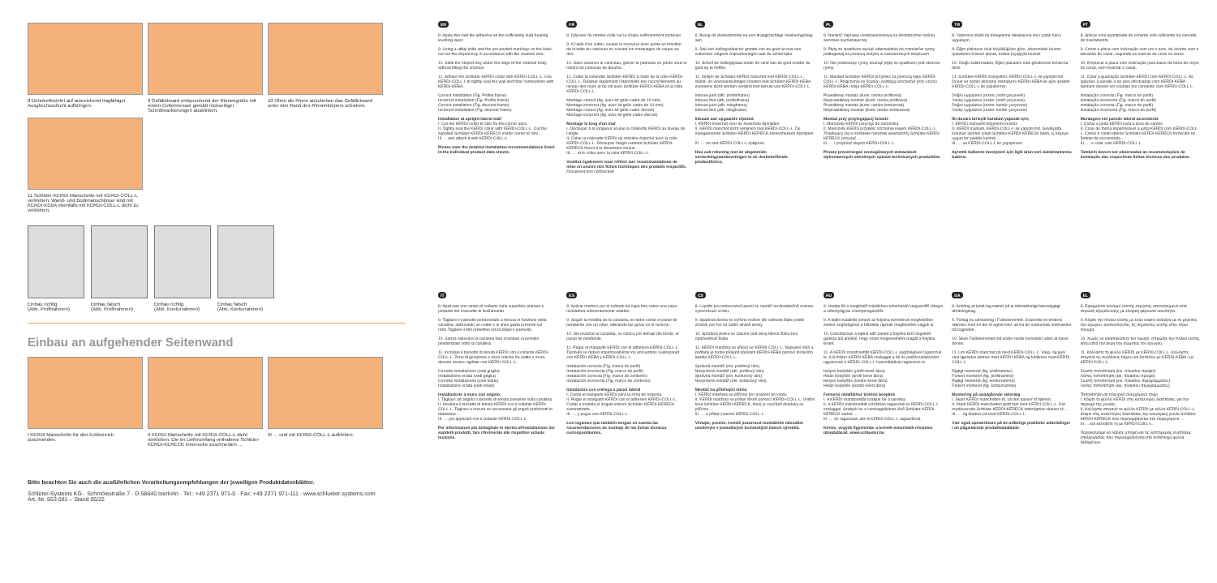8 Dünnbettmörtel auf ausreichend tragfähiger Ausgleichsschicht aufbringen.
9 Gefälleboard entsprechend der Rinnengröße mit einem Cuttermesser gemäß rückseitiger Schnittmarkierungen ausklinken.
10 Ohne die Rinne anzuheben das Gefälleboard unter den Rand des Rinnenkörpers schieben.
11 Schlüter-KERDI Manschette mit KERDI-COLL-L verkleben. Wand- und Bodenanschlüsse sind mit KERDI-KEBA ebenfalls mit KERDI-COLL-L dicht zu verkleben.
Einbau richtig
(Abb. Profilrahmen)
Einbau falsch
(Abb. Profilrahmen)
Einbau richtig
(Abb. Konturrahmen)
Einbau falsch
(Abb. Konturrahmen)
Einbau an aufgehender Seitenwand
I KERDI Manschette für den Eckbereich zuschneiden.
II KERDI Manschette mit KERDI-COLL-L dicht verkleben. Die im Lieferumfang enthaltene Schlüter-KERDI-KERECK Innenecke zuschneiden …
III … und mit KERDI-COLL-L aufkleben.
Bitte beachten Sie auch die ausführlichen Verarbeitungsempfehlungen der jeweiligen Produktdatenblätter.
Schlüter-Systems KG · Schmölestraße 7 · D-58640 Iserlohn · Tel.: +49 2371 971-0 · Fax: +49 2371 971-111 · www.schlueter-systems.com
Art.-Nr. 553 081 – Stand 05/22
EN
8. Apply thin-bed tile adhesive on the sufficiently load bearing levelling layer.
9. Using a utility knife and the pre-printed markings on the back, cut out the sloped tray in accordance with the channel size.
10. Slide the sloped tray under the edge of the channel body without lifting the channel.
11. Adhere the Schlüter-KERDI collar with KERDI-COLL-L. Use KERDI-COLL-L to tightly seal the wall and floor connections with KERDI-KEBA.
Correct installation (Fig. Profile frame)
Incorrect installation (Fig. Profile frame)
Correct installation (Fig. discreet frame)
Incorrect installation (Fig. discreet frame)
Installation at upright lateral wall
I. Cut the KERDI collar to size for the corner area.
II. Tightly seal the KERDI collar with KERDI-COLL-L. Cut the supplied Schlüter-KERDI-KERECK inside corner to size…
III. …and attach it with KERDI-COLL-L.
Please note the detailed installation recommendations listed in the individual product data sheets.
FR
8. Déposer du mortier-colle sur la chape suffisamment porteuse.
9. A l'aide d'un cutter, couper le receveur avec pente en fonction de la taille du caniveau en suivant les marquages de coupe au dos.
10. Sans soulever le caniveau, glisser le panneau en pente sous le rebord du caniveau de douche.
11. Coller la collerette Schlüter-KERDI à l'aide de la colle KERDI-COLL-L. Réaliser également l'étanchéité des raccordements au niveau des murs et du sol avec Schlüter-KERDI-KEBA et la colle KERDI-COLL-L.
Montage correct (fig. avec kit grille-cadre de 10 mm)
Montage incorrect (fig. avec kit grille cadre de 10 mm)
Montage correct (fig. avec kit grille-cadre discret)
Montage incorrect (fig. avec kit grille-cadre discret)
Montage le long d'un mur
I. Découper à la longueur voulue la collerette KERDI au niveau de l'angle.
II. Coller la collerette KERDI de manière étanche avec la colle KERDI-COLL-L. Découper l'angle rentrant Schlüter-KERDI-KERECK fourni à la dimension voulue …
III. … et le coller avec la colle KERDI-COLL-L.
Veuillez également vous référer aux recommandations de mise en oeuvre des fiches techniques des produits respectifs. Document non contractuel
NL
8. Breng de dunbedmortel op een draagkrachtige nivelleringslaag aan.
9. Snij een hellingsplaat ter grootte van de goot uit met een cuttermes volgens snijmarkeringen aan de achterzijde.
10. Schuif de hellingsplaat onder de rand van de goot zonder de goot op te heffen.
11. Verlijm de Schlüter-KERDI-manchet met KERDI-COLL-L. Wand- en vloeraansluitingen moeten met Schlüter-KERDI-KEBA eveneens dicht worden verlijmd met behulp van KERDI-COLL-L.
Inbouw juist (afb. profielframe)
Inbouw fout (afb. profielframe)
Inbouw juist (afb. inlegframe)
Inbouw fout (afb. inlegframe)
Inbouw aan opgaande zijwand.
I. KERDI-manchet voor de hoekzone bijsnijden.
II. KERDI-manchet dicht verlijmen met KERDI-COLL-L. De meegeleverde Schlüter-KERDI-KERECK-binnenhoeken bijsnijden …
III. … en met KERDI-COLL-L opliijmen.
Hou ook rekening met de uitgebreide verwerkingsaanbevelingen in de desbetreffende productfiches.
PL
8. Nanieść zaprawę cienkowarstwową na dostatecznie nośnej warstwie wyrównawczej.
9. Płytę ze spadkiem wyciąć odpowiednio do rozmiarów rynny podłogowej za pomocą nożyka w zaznaczonych miejscach.
10. Nie podnosząc rynny wsunąć płytę ze spadkiem pod obrzeże rynny.
11. Mankiet Schlüter-KERDI przykleić za pomocą kleju KERDI-COLL-L. Połączenia ze ścianą i podłogą uszczelnić przy użyciu KERDI-KEBA i kleju KERDI-COLL-L.
Prawidłowy montaż (ilustr. ramka profilowa)
Nieprawidłowy montaż (ilustr. ramka profilowa)
Prawidłowy montaż (ilustr. ramka konturowa)
Nieprawidłowy montaż (ilustr. ramka konturowa)
Montaż przy przylegającej ścianie
I. Manszetę KERDI przyciąć do narożnika
II. Manszetę KERDI przykleić szczelnie klejem KERDI-COLL-L. Znajdujący się w zestawie narożnik wewnętrzny Schlüter-KERDI-KERECK przyciąć …
III. … i przykleić klejem KERDI-COLL-L.
Proszę przestrzegać szczegółowych wskazówek wykonawczych odnośnych opisów technicznych produktów.
TR
8. Yeterince stabil bir dengeleme tabakasına ince yatak harcı uygulayın.
9. Eğim plakasını oluk büyüklüğüne göre, arkasındaki kesme işaretlerini kılavuz alarak, maket bıçağıyla kesiniz.
10. Oluğu kaldırmadan; Eğim plakasını oluk gövdesinin kenarına itiniz.
11. Schlüter-KERDI manşetleri, KERDI-COLL-L ile yapıştırınız. Duvar ve zemin birleşme noktalarını KERDI-KEBA ile aynı şekilde KERDI-COLL-L ile yapıştırınız.
Doğru uygulama (resim: profil çerçevesi)
Yanlış uygulama (resim: profil çerçevesi)
Doğru uygulama (resim: kontür çerçevesi)
Yanlış uygulama (resim: kontür çerçevesi)
İki duvara birleşik kurulum yapmak için;
I. KERDI manşetin köşelerini kesiniz.
II. KERDI manşeti, KERDI-COLL-L ile yapıştırınız. Sevkiyatta kutunun içinden çıkan Schlüter-KERDI-KERECK bantı, iç köşeye uygun bir şekilde kesiniz …
III. … ve KERDI-COLL-L ile yapıştırınız.
Ayrıntılı kullanım tavsiyeleri için ilgili ürün veri dokümanlarına bakınız.
PT
8. Aplicar uma quantidade de cimento cola suficiente na camada de nivelamento.
9. Cortar a placa com inclinação com um x-acto, de acordo com o tamanho do canal, seguindo as marcas de corte no verso.
10. Empurrar a placa com inclinação para baixo da beira do corpo do canal, sem levantar o canal.
11. Colar a guarnição Schlüter-KERDI com KERDI-COLL-L. As ligações à parede e ao piso efectuadas com KERDI-KEBA também devem ser coladas por completo com KERDI-COLL-L.
instalação correcta (Fig. marco do perfil)
instalação incorrecta (Fig. marco do perfil)
instalação correcta (Fig. marco do perfil)
instalação incorrecta (Fig. marco do perfil)
Montagem em parede lateral ascendente
I. Cortar a junta KERDI para a área de cantos.
II. Colar de forma impermeável a junta KERDI com KERDI-COLL-L. Cortar o canto interior Schlüter-KERDI-KERECK fornecido no âmbito da encomenda …
III. … e colar com KERDI-COLL-L.
Também devem ser observadas as recomendações de instalação das respectivas fichas técnicas dos produtos.
IT
8. Applicare uno strato di collante sulla superficie planare e portante del massetto di livellamento.
9. Tagliare il pannello pendenziato a misura in funzione della canalina, utilizzando un cutter e le linee guida presenti sul retro.Togliere il film protettivo ed incollare il pannello.
10. Senza sollevare la canalina fare scivolare il pannello pendenziato sotto la canalina.
11. Incollare il tassetto di tenuta KERDI con il collante KERDI-COLL-L. Zone di giunzione e zone critiche tra piatto e muro, devono essere sigillate con KERDI-COLL-L.
Corretta installazione (vedi griglia)
Installazione errata (vedi griglia)
Corretta installazione (vedi telaio)
Installazione errata (vedi telaio)
Installazione a muro con angolo.
I. Tagliare ad angolo il tassello di tenuta presente sulla canalina.
II. Incollare il tassetto di tenuta KERDI con il collante KERDI-COLL-L. Tagliare a misura se necessario gli angoli preformati in dotazione…
III. … poi applicarli con il collante KERDI-COLL-L.
Per informazioni più dettagliate in merito all'installazione dei suddetti prodotti, fare riferimento alle rispettive schede tecniche.
ES
8. Aplicar mortero por el método de capa fina sobre una capa niveladora suficientemente estable.
9. Según la medida de la canaleta, se debe cortar el panel de pendiente con un cúter, utilizando las guías en el reverso.
10. Sin levantar la canaleta, se coloca por debajo del borde, el panel de pendiente.
11. Pegar el manguito KERDI con el adhesivo KERDI-COLL-L. También se deben impermeabilizar los encuentros suelo/pared con KERDI-KEBA y KERDI-COLL-L.
Instalación correcta (Fig. marco de perfil)
Instalación incorrecta (Fig. marco de perfil)
Instalación correcta (Fig. marco de contorno)
Instalación incorrecta (Fig. marco de contorno)
Instalación con entrega a pared lateral
I. Cortar el manguito KERDI para la zona de esquina.
II. Pegar el manguito KERDI con el adhesivo KERDI-COLL-L. Cortar a medida el ángulo interior Schlüter-KERDI-KERECK suministrado …
III. … y pegar con KERDI-COLL-L.
Les rogamos que también tengan en cuenta las recomendaciones de montaje de las fichas técnicas correspondientes.
CS
8. Lepidlo pro tenkovrstvé lepení se nanáší na dostatečně nosnou vyrovnávací vrstvu.
9. Spádová deska se vyřízne nožem dle velikosti žlabu podle značek pro řez na zadní straně desky.
10. Spádová deska se zasune pod okraj tělesa žlabu bez nadzvednutí žlabu.
11. KERDI manžeta se přilepí se KERDI-COLL-L. Napojení stěn a podlahy je nutné přelepit páskami KERDI-KEBA pomocí těsnicího lepidla KERDI-COLL-L.
Správná montáž (obr. profilový rám)
Nesprávná montáž (obr. profilový rám)
Správná montáž (obr. konturový rám)
Nesprávná montáž (obr. konturový rám)
Montáž na přiléhající stěnu
I. KERDI manžeta se přiřízne pro osazení do koutu.
II. KERDI manžeta se přilepí těsně pomocí KERDI-COLL-L. Vnitřní kout Schlüter-KERDI-KERECK, který je součástí dodávky se přiřízne …
III. … a přilepí pomocí KERDI-COLL-L.
Věnujte, prosím, rovněž pozornost montážním návodům uvedeným v jednotlivých technických listech výrobků.
HU
8. Hordja föl a megfelelő mértékben teherhordó kiegyenlítő rétegre a vékonyágyas csemperagasztót.
9. A lejtés-kialakító lemezt az folyóka méretének megfelelően snitzer segítségével a hátoldali rajznak megfelelően vágjuk ki.
10. Csúsztassuk a lejtést adó panelt a folyóka test szigetelő gallérja alá anélkül, hogy ezzel megemelnénk magát a folyóka testet.
11. A KERDI mandzsettát KERDI-COLL-L segítségével ragasszuk le. A Schlüter-KERDI-KEBA szalaggal a fal és padlócsatlakozást ugyancsak a KERDI-COLL-L használatával ragasszuk le.
Helyes beépítés (profil-keret ábra)
Hibás beépítés (profil-keret ábra)
Helyes beépítés (kontúr-keret ábra)
Hibás beépítés (kontúr-keret ábra)
Felmenő oldalfalhoz történő beépítés
I. A KERDI mandzsettát szabjuk be a sarokba.
II. A KERDI mandzsettát vízzáróan ragasszuk le KERDI-COLL-L szalaggal. Szabjuk be a csomagolásban lévő Schlüter-KERDI-KERECK sarkot …
III. … és ragasszuk azt rá KERDI-COLL-L ragasztóval.
Kérem, vegyék figyelembe a termék-ismertetők részletes útmutatásait. www.schlueter.hu
DA
8. Anbring et tyndt lag mørtel på et tilstrækkeligt bæredygtigt afretningslag.
9. Fortag nu udskæring i Faldelementet. Svarende til rendens størelse med en der til egnet kniv, ud fra de markerede snitmærker på bagsiden.
10. Skub Faldelementet ind under rende konsollen uden at hæve denne.
11. Lim KERDI manchet på med KERDI-COLL-L. Væg- og gulv skal ligeledes tætnes med KERDI-KEBA og fuldlimes med KERDI-COLL-L.
Rigtigt monteret (fig. profilramme)
Forkert monteret (fig. profilramme)
Rigtigt monteret (fig. konturramme)
Forkert monteret (fig. konturramme)
Montering på opadgående sidevæg
I. Skær KERDI manchetten til, så den passer til hjørnet.
II. Klæb KERDI manchetten godt fast med KERDI-COLL-L. Det medleverede Schlüter-KERDI-KERECK inderhjørne skæres til …
III. … og klæbes på med KERDI-COLL-L.
Vær også opmærksom på de udførlige praktiske anbefalinger i de pågældende produktdatablade.
EL
8. Εφαρμόστε κονίαμα λεπτής στρώσης αποτελούμενο από στρώση εξομάλυνσης με επαρκή φέρουσα ικανότητα.
9. Κόψτε την πλάκα κλίσης με έναν κόφτη ανάλογα με το μέγεθος του αγωγού, ακολουθώντας τις σημάνσεις κοπής στην πίσω πλευρά.
10. Χωρίς να ανασηκώσετε τον αγωγό, σπρώξτε την πλάκα κλίσης κάτω από την άκρη του σώματος του αγωγού.
11. Κολλήστε το φύλλο KERDI με KERDI-COLL-L. Κολλήστε στεγανά τις συνδέσεις τοίχου και δαπέδου με KERDI-KEBA / με KERDI-COLL-L.
Σωστή τοποθέτηση (εικ. πλαισίου προφίλ)
Λάθος τοποθέτηση (εικ. πλαισίου προφίλ)
Σωστή τοποθέτηση (εικ. πλαισίου περιγράμματος)
Λάθος τοποθέτηση (εικ. πλαισίου περιγράμματος)
Τοποθέτηση σε πλευρικό ανερχόμενο τοίχο
I. Κόψτε το φύλλο KERDI στις κατάλληλες διαστάσεις για την περιοχή της γωνίας.
II. Κολλήστε στεγανά το φύλλο KERDI με κόλλα KERDI-COLL-L. Κόψτε στις κατάλληλες διαστάσεις την εσωτερική γωνία Schlüter-KERDI-KERECK που περιλαμβάνεται στα περιεχόμενα …
III. …και κολλήστε τη με KERDI-COLL-L.
Παρακαλούμε να λάβετε υπόψη και τις λεπτομερείς συστάσεις επεξεργασίας που περιλαμβάνονται στα αντίστοιχα φύλλα δεδομένων.